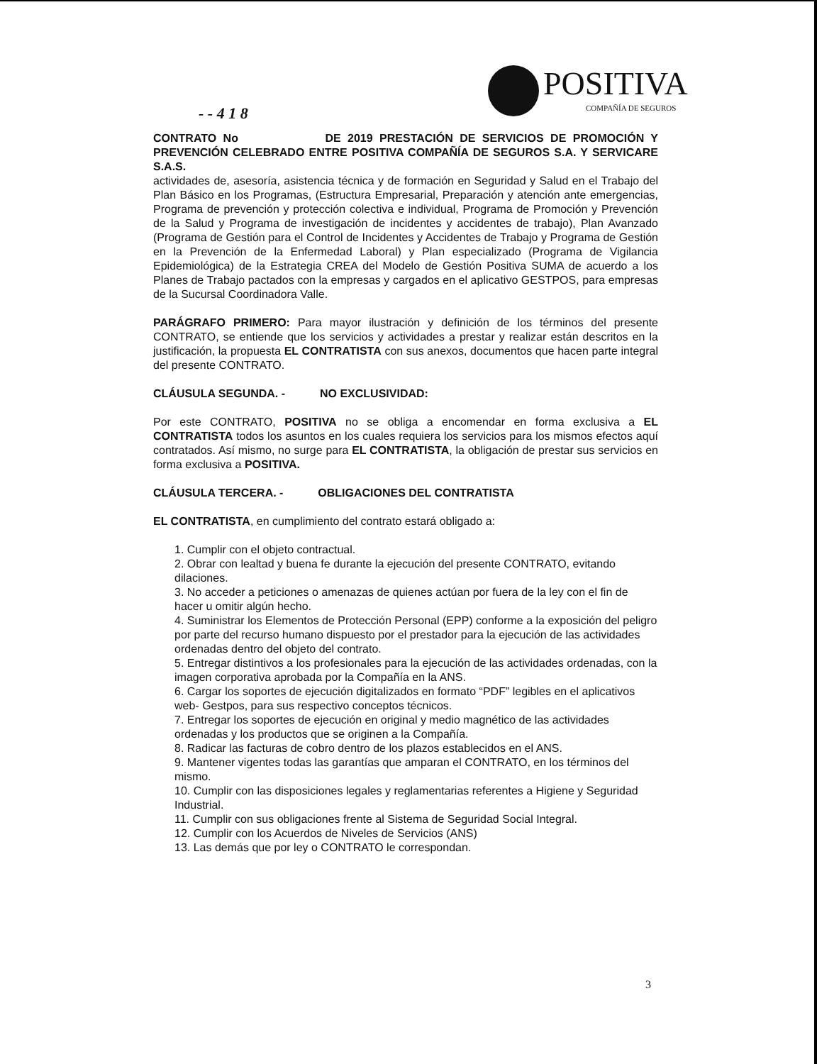POSITIVA
COMPAÑÍA DE SEGUROS
- - 4 1 8
CONTRATO No DE 2019 PRESTACIÓN DE SERVICIOS DE PROMOCIÓN Y PREVENCIÓN CELEBRADO ENTRE POSITIVA COMPAÑÍA DE SEGUROS S.A. Y SERVICARE S.A.S.
actividades de, asesoría, asistencia técnica y de formación en Seguridad y Salud en el Trabajo del Plan Básico en los Programas, (Estructura Empresarial, Preparación y atención ante emergencias, Programa de prevención y protección colectiva e individual, Programa de Promoción y Prevención de la Salud y Programa de investigación de incidentes y accidentes de trabajo), Plan Avanzado (Programa de Gestión para el Control de Incidentes y Accidentes de Trabajo y Programa de Gestión en la Prevención de la Enfermedad Laboral) y Plan especializado (Programa de Vigilancia Epidemiológica) de la Estrategia CREA del Modelo de Gestión Positiva SUMA de acuerdo a los Planes de Trabajo pactados con la empresas y cargados en el aplicativo GESTPOS, para empresas de la Sucursal Coordinadora Valle.
PARÁGRAFO PRIMERO: Para mayor ilustración y definición de los términos del presente CONTRATO, se entiende que los servicios y actividades a prestar y realizar están descritos en la justificación, la propuesta EL CONTRATISTA con sus anexos, documentos que hacen parte integral del presente CONTRATO.
CLÁUSULA SEGUNDA. - NO EXCLUSIVIDAD:
Por este CONTRATO, POSITIVA no se obliga a encomendar en forma exclusiva a EL CONTRATISTA todos los asuntos en los cuales requiera los servicios para los mismos efectos aquí contratados. Así mismo, no surge para EL CONTRATISTA, la obligación de prestar sus servicios en forma exclusiva a POSITIVA.
CLÁUSULA TERCERA. - OBLIGACIONES DEL CONTRATISTA
EL CONTRATISTA, en cumplimiento del contrato estará obligado a:
1. Cumplir con el objeto contractual.
2. Obrar con lealtad y buena fe durante la ejecución del presente CONTRATO, evitando dilaciones.
3. No acceder a peticiones o amenazas de quienes actúan por fuera de la ley con el fin de hacer u omitir algún hecho.
4. Suministrar los Elementos de Protección Personal (EPP) conforme a la exposición del peligro por parte del recurso humano dispuesto por el prestador para la ejecución de las actividades ordenadas dentro del objeto del contrato.
5. Entregar distintivos a los profesionales para la ejecución de las actividades ordenadas, con la imagen corporativa aprobada por la Compañía en la ANS.
6. Cargar los soportes de ejecución digitalizados en formato “PDF” legibles en el aplicativos web- Gestpos, para sus respectivo conceptos técnicos.
7. Entregar los soportes de ejecución en original y medio magnético de las actividades ordenadas y los productos que se originen a la Compañía.
8. Radicar las facturas de cobro dentro de los plazos establecidos en el ANS.
9. Mantener vigentes todas las garantías que amparan el CONTRATO, en los términos del mismo.
10. Cumplir con las disposiciones legales y reglamentarias referentes a Higiene y Seguridad Industrial.
11. Cumplir con sus obligaciones frente al Sistema de Seguridad Social Integral.
12. Cumplir con los Acuerdos de Niveles de Servicios (ANS)
13. Las demás que por ley o CONTRATO le correspondan.
3